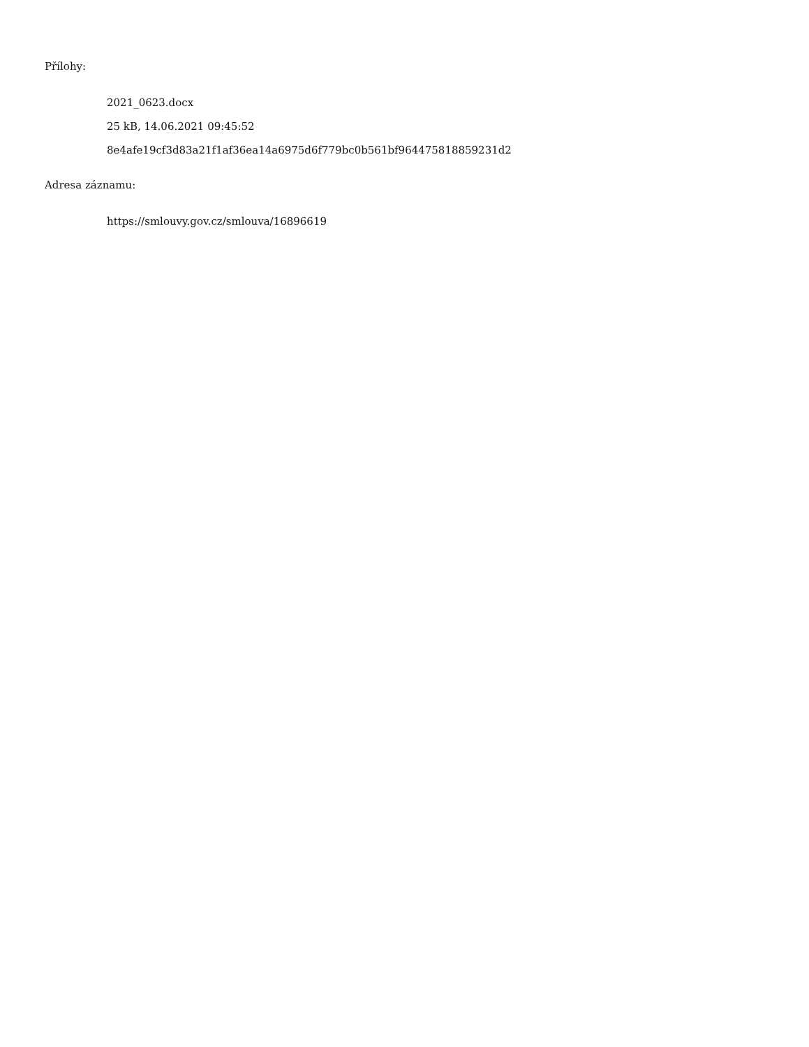Přílohy:
2021_0623.docx
25 kB, 14.06.2021 09:45:52
8e4afe19cf3d83a21f1af36ea14a6975d6f779bc0b561bf9644758188592​31d2
Adresa záznamu:
https://smlouvy.gov.cz/smlouva/16896619